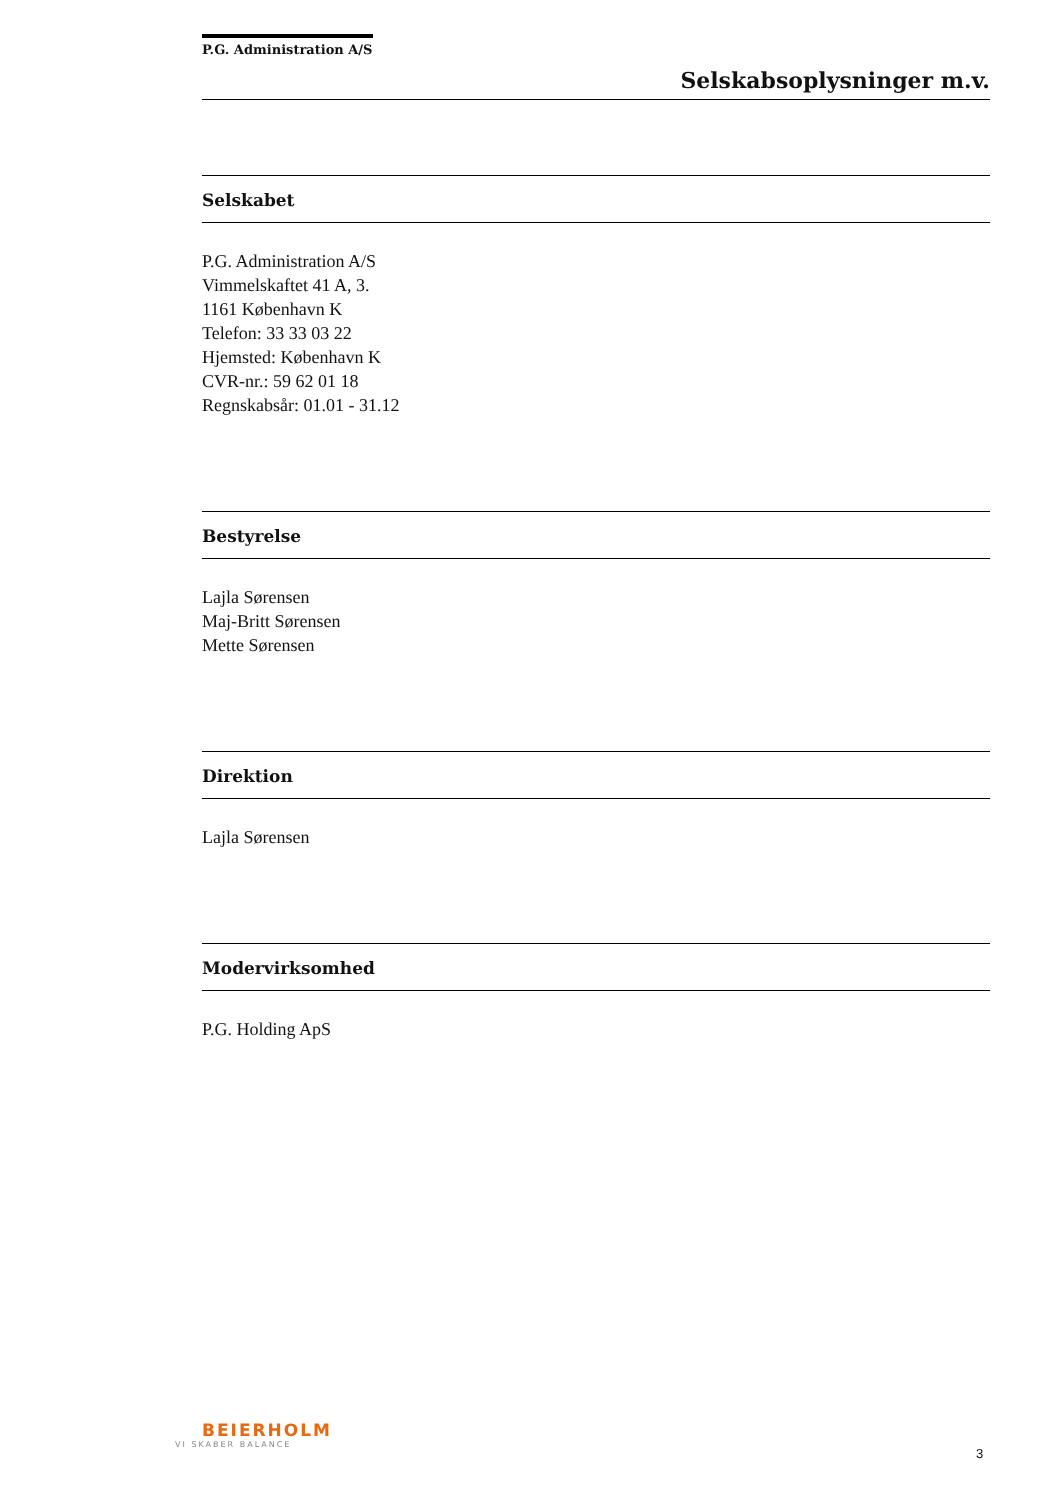P.G. Administration A/S
Selskabsoplysninger m.v.
Selskabet
P.G. Administration A/S
Vimmelskaftet 41 A, 3.
1161 København K
Telefon: 33 33 03 22
Hjemsted: København K
CVR-nr.: 59 62 01 18
Regnskabsår: 01.01 - 31.12
Bestyrelse
Lajla Sørensen
Maj-Britt Sørensen
Mette Sørensen
Direktion
Lajla Sørensen
Modervirksomhed
P.G. Holding ApS
BEIERHOLM
VI SKABER BALANCE
3